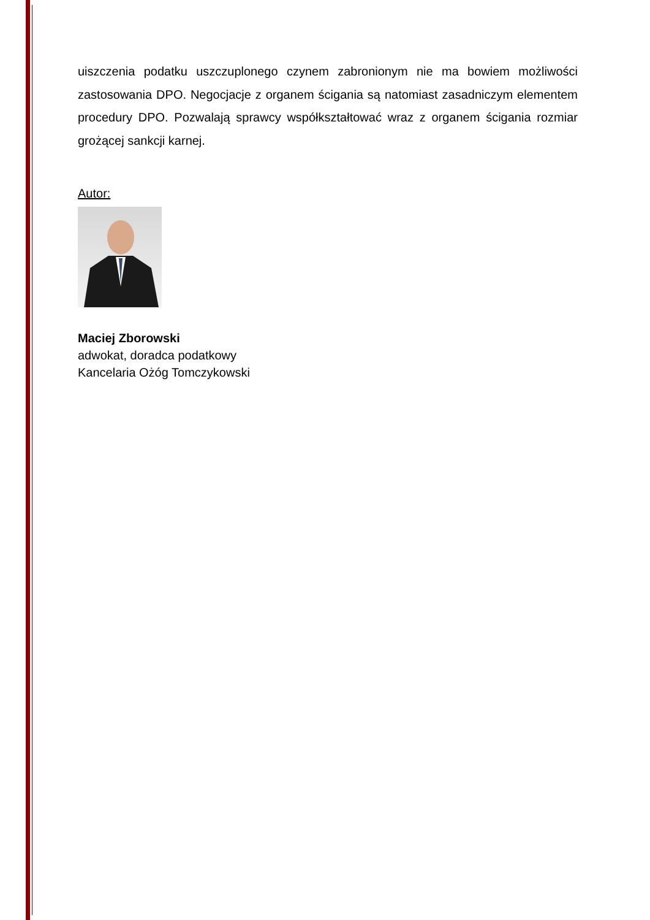uiszczenia podatku uszczuplonego czynem zabronionym nie ma bowiem możliwości zastosowania DPO. Negocjacje z organem ścigania są natomiast zasadniczym elementem procedury DPO. Pozwalają sprawcy współkształtować wraz z organem ścigania rozmiar grożącej sankcji karnej.
Autor:
Maciej Zborowski
adwokat, doradca podatkowy
Kancelaria Ożóg Tomczykowski